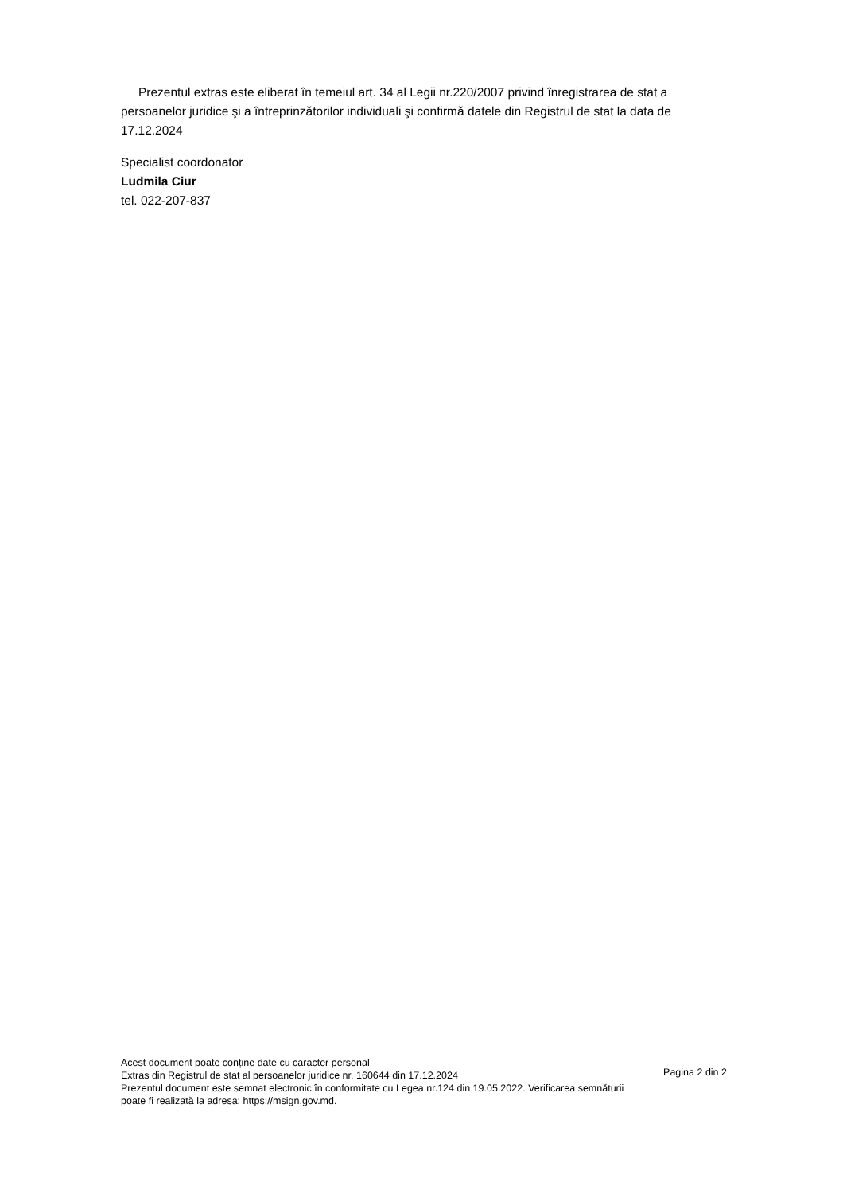Prezentul extras este eliberat în temeiul art. 34 al Legii nr.220/2007 privind înregistrarea de stat a persoanelor juridice şi a întreprinzătorilor individuali şi confirmă datele din Registrul de stat la data de 17.12.2024
Specialist coordonator
Ludmila Ciur
tel. 022-207-837
Acest document poate conține date cu caracter personal
Extras din Registrul de stat al persoanelor juridice nr. 160644 din 17.12.2024
Prezentul document este semnat electronic în conformitate cu Legea nr.124 din 19.05.2022. Verificarea semnăturii poate fi realizată la adresa: https://msign.gov.md.
Pagina 2 din 2